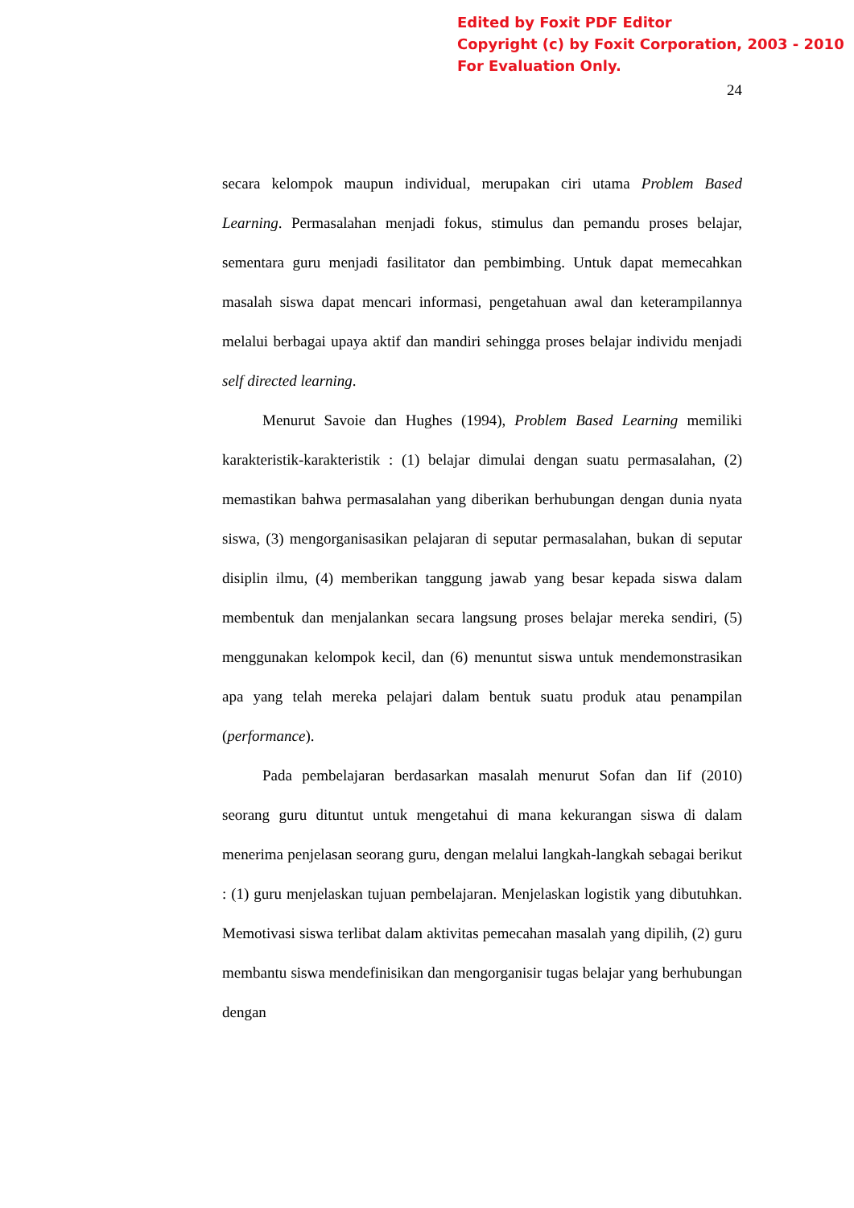Edited by Foxit PDF Editor
Copyright (c) by Foxit Corporation, 2003 - 2010
For Evaluation Only.
24
secara kelompok maupun individual, merupakan ciri utama Problem Based Learning. Permasalahan menjadi fokus, stimulus dan pemandu proses belajar, sementara guru menjadi fasilitator dan pembimbing. Untuk dapat memecahkan masalah siswa dapat mencari informasi, pengetahuan awal dan keterampilannya melalui berbagai upaya aktif dan mandiri sehingga proses belajar individu menjadi self directed learning.
Menurut Savoie dan Hughes (1994), Problem Based Learning memiliki karakteristik-karakteristik : (1) belajar dimulai dengan suatu permasalahan, (2) memastikan bahwa permasalahan yang diberikan berhubungan dengan dunia nyata siswa, (3) mengorganisasikan pelajaran di seputar permasalahan, bukan di seputar disiplin ilmu, (4) memberikan tanggung jawab yang besar kepada siswa dalam membentuk dan menjalankan secara langsung proses belajar mereka sendiri, (5) menggunakan kelompok kecil, dan (6) menuntut siswa untuk mendemonstrasikan apa yang telah mereka pelajari dalam bentuk suatu produk atau penampilan (performance).
Pada pembelajaran berdasarkan masalah menurut Sofan dan Iif (2010) seorang guru dituntut untuk mengetahui di mana kekurangan siswa di dalam menerima penjelasan seorang guru, dengan melalui langkah-langkah sebagai berikut : (1) guru menjelaskan tujuan pembelajaran. Menjelaskan logistik yang dibutuhkan. Memotivasi siswa terlibat dalam aktivitas pemecahan masalah yang dipilih, (2) guru membantu siswa mendefinisikan dan mengorganisir tugas belajar yang berhubungan dengan